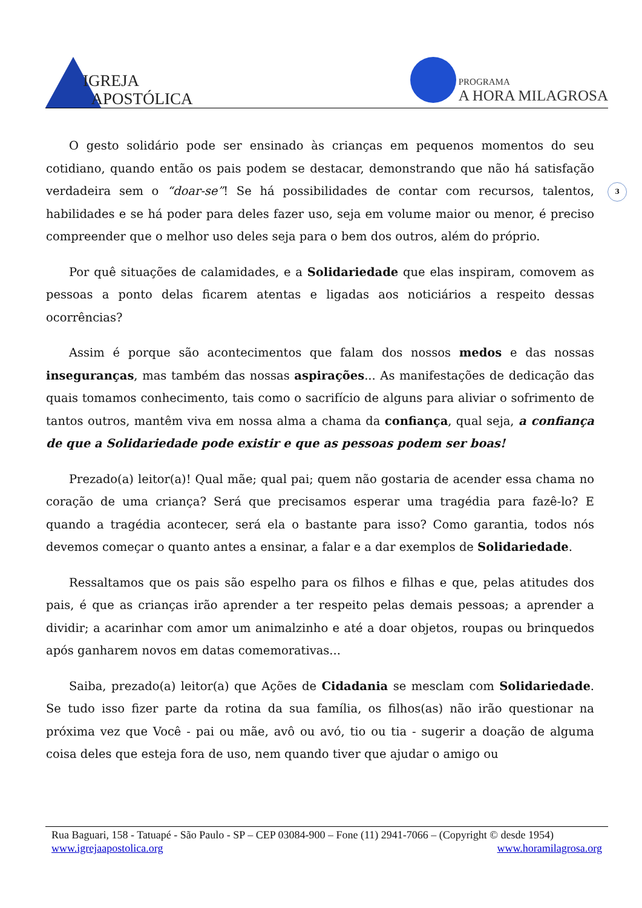IGREJA
APOSTÓLICA
PROGRAMA
A HORA MILAGROSA
3
O gesto solidário pode ser ensinado às crianças em pequenos momentos do seu cotidiano, quando então os pais podem se destacar, demonstrando que não há satisfação verdadeira sem o “doar-se”! Se há possibilidades de contar com recursos, talentos, habilidades e se há poder para deles fazer uso, seja em volume maior ou menor, é preciso compreender que o melhor uso deles seja para o bem dos outros, além do próprio.
Por quê situações de calamidades, e a Solidariedade que elas inspiram, comovem as pessoas a ponto delas ficarem atentas e ligadas aos noticiários a respeito dessas ocorrências?
Assim é porque são acontecimentos que falam dos nossos medos e das nossas inseguranças, mas também das nossas aspirações... As manifestações de dedicação das quais tomamos conhecimento, tais como o sacrifício de alguns para aliviar o sofrimento de tantos outros, mantêm viva em nossa alma a chama da confiança, qual seja, a confiança de que a Solidariedade pode existir e que as pessoas podem ser boas!
Prezado(a) leitor(a)! Qual mãe; qual pai; quem não gostaria de acender essa chama no coração de uma criança? Será que precisamos esperar uma tragédia para fazê-lo? E quando a tragédia acontecer, será ela o bastante para isso? Como garantia, todos nós devemos começar o quanto antes a ensinar, a falar e a dar exemplos de Solidariedade.
Ressaltamos que os pais são espelho para os filhos e filhas e que, pelas atitudes dos pais, é que as crianças irão aprender a ter respeito pelas demais pessoas; a aprender a dividir; a acarinhar com amor um animalzinho e até a doar objetos, roupas ou brinquedos após ganharem novos em datas comemorativas...
Saiba, prezado(a) leitor(a) que Ações de Cidadania se mesclam com Solidariedade. Se tudo isso fizer parte da rotina da sua família, os filhos(as) não irão questionar na próxima vez que Você - pai ou mãe, avô ou avó, tio ou tia - sugerir a doação de alguma coisa deles que esteja fora de uso, nem quando tiver que ajudar o amigo ou
Rua Baguari, 158 - Tatuapé - São Paulo - SP – CEP 03084-900 – Fone (11) 2941-7066 – (Copyright © desde 1954)
www.igrejaapostolica.org www.horamilagrosa.org